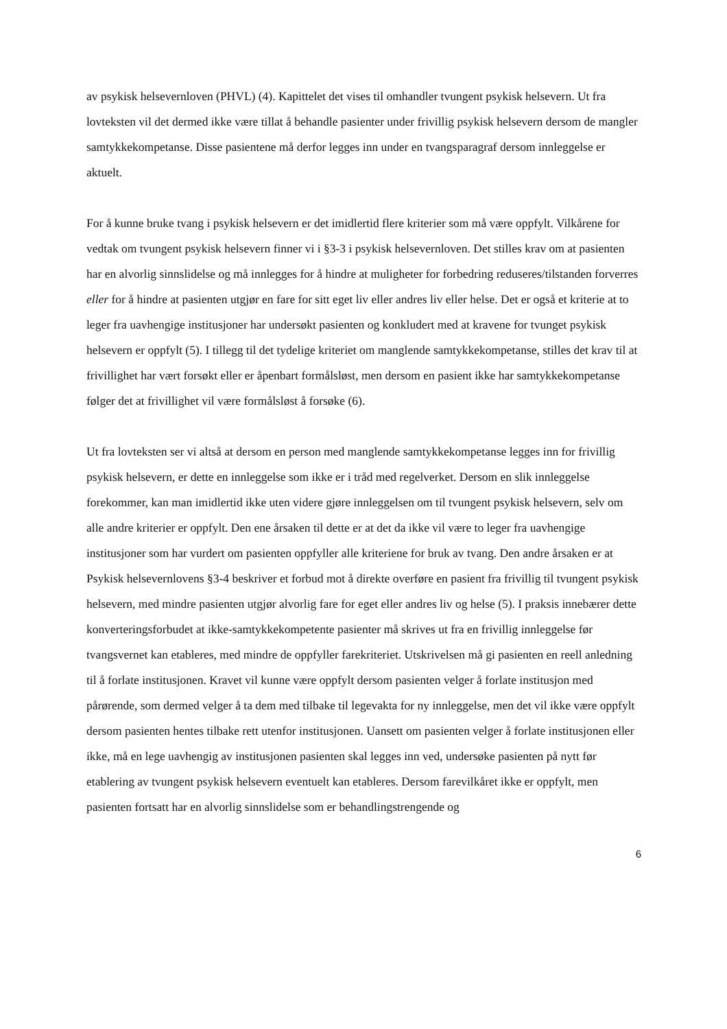av psykisk helsevernloven (PHVL) (4). Kapittelet det vises til omhandler tvungent psykisk helsevern. Ut fra lovteksten vil det dermed ikke være tillat å behandle pasienter under frivillig psykisk helsevern dersom de mangler samtykkekompetanse. Disse pasientene må derfor legges inn under en tvangsparagraf dersom innleggelse er aktuelt.
For å kunne bruke tvang i psykisk helsevern er det imidlertid flere kriterier som må være oppfylt. Vilkårene for vedtak om tvungent psykisk helsevern finner vi i §3-3 i psykisk helsevernloven. Det stilles krav om at pasienten har en alvorlig sinnslidelse og må innlegges for å hindre at muligheter for forbedring reduseres/tilstanden forverres eller for å hindre at pasienten utgjør en fare for sitt eget liv eller andres liv eller helse. Det er også et kriterie at to leger fra uavhengige institusjoner har undersøkt pasienten og konkludert med at kravene for tvunget psykisk helsevern er oppfylt (5). I tillegg til det tydelige kriteriet om manglende samtykkekompetanse, stilles det krav til at frivillighet har vært forsøkt eller er åpenbart formålsløst, men dersom en pasient ikke har samtykkekompetanse følger det at frivillighet vil være formålsløst å forsøke (6).
Ut fra lovteksten ser vi altså at dersom en person med manglende samtykkekompetanse legges inn for frivillig psykisk helsevern, er dette en innleggelse som ikke er i tråd med regelverket. Dersom en slik innleggelse forekommer, kan man imidlertid ikke uten videre gjøre innleggelsen om til tvungent psykisk helsevern, selv om alle andre kriterier er oppfylt. Den ene årsaken til dette er at det da ikke vil være to leger fra uavhengige institusjoner som har vurdert om pasienten oppfyller alle kriteriene for bruk av tvang. Den andre årsaken er at Psykisk helsevernlovens §3-4 beskriver et forbud mot å direkte overføre en pasient fra frivillig til tvungent psykisk helsevern, med mindre pasienten utgjør alvorlig fare for eget eller andres liv og helse (5). I praksis innebærer dette konverteringsforbudet at ikke-samtykkekompetente pasienter må skrives ut fra en frivillig innleggelse før tvangsvernet kan etableres, med mindre de oppfyller farekriteriet. Utskrivelsen må gi pasienten en reell anledning til å forlate institusjonen. Kravet vil kunne være oppfylt dersom pasienten velger å forlate institusjon med pårørende, som dermed velger å ta dem med tilbake til legevakta for ny innleggelse, men det vil ikke være oppfylt dersom pasienten hentes tilbake rett utenfor institusjonen. Uansett om pasienten velger å forlate institusjonen eller ikke, må en lege uavhengig av institusjonen pasienten skal legges inn ved, undersøke pasienten på nytt før etablering av tvungent psykisk helsevern eventuelt kan etableres. Dersom farevilkåret ikke er oppfylt, men pasienten fortsatt har en alvorlig sinnslidelse som er behandlingstrengende og
6